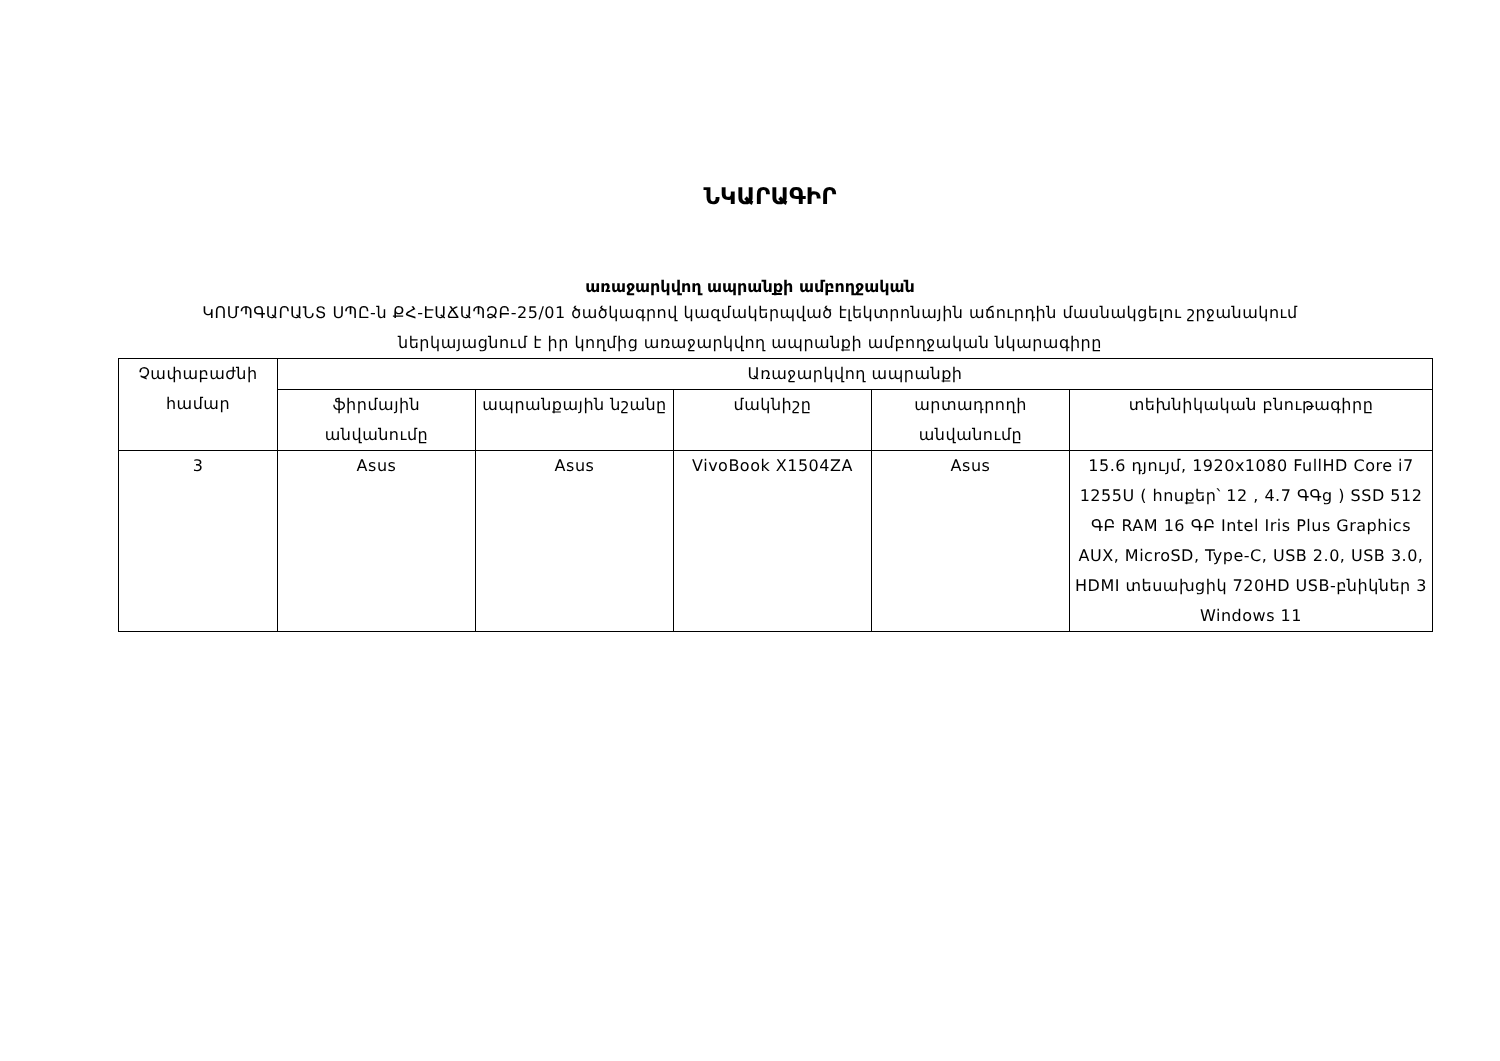ՆԿԱՐԱԳԻՐ
առաջարկվող ապրանքի ամբողջական
ԿՈՄՊԳԱՐԱՆՏ ՍՊԸ-ն ՔՀ-ԷԱՃԱՊՁԲ-25/01 ծածկագրով կազմակերպված էլեկտրոնային աճուրդին մասնակցելու շրջանակում
ներկայացնում է իր կողմից առաջարկվող ապրանքի ամբողջական նկարագիրը
| Չափաբաժնի համար | Առաջարկվող ապրանքի | | | | |
| --- | --- | --- | --- | --- | --- |
| | ֆիրմային անվանումը | ապրանքային նշանը | մակնիշը | արտադրողի անվանումը | տեխնիկական բնութագիրը |
| 3 | Asus | Asus | VivoBook X1504ZA | Asus | 15.6 դյույմ, 1920x1080 FullHD Core i7 1255U ( հոսքեր՝ 12 , 4.7 ԳԳց ) SSD 512 ԳԲ RAM 16 ԳԲ Intel Iris Plus Graphics AUX, MicroSD, Type-C, USB 2.0, USB 3.0, HDMI տեսախցիկ 720HD USB-բնիկներ 3 Windows 11 |